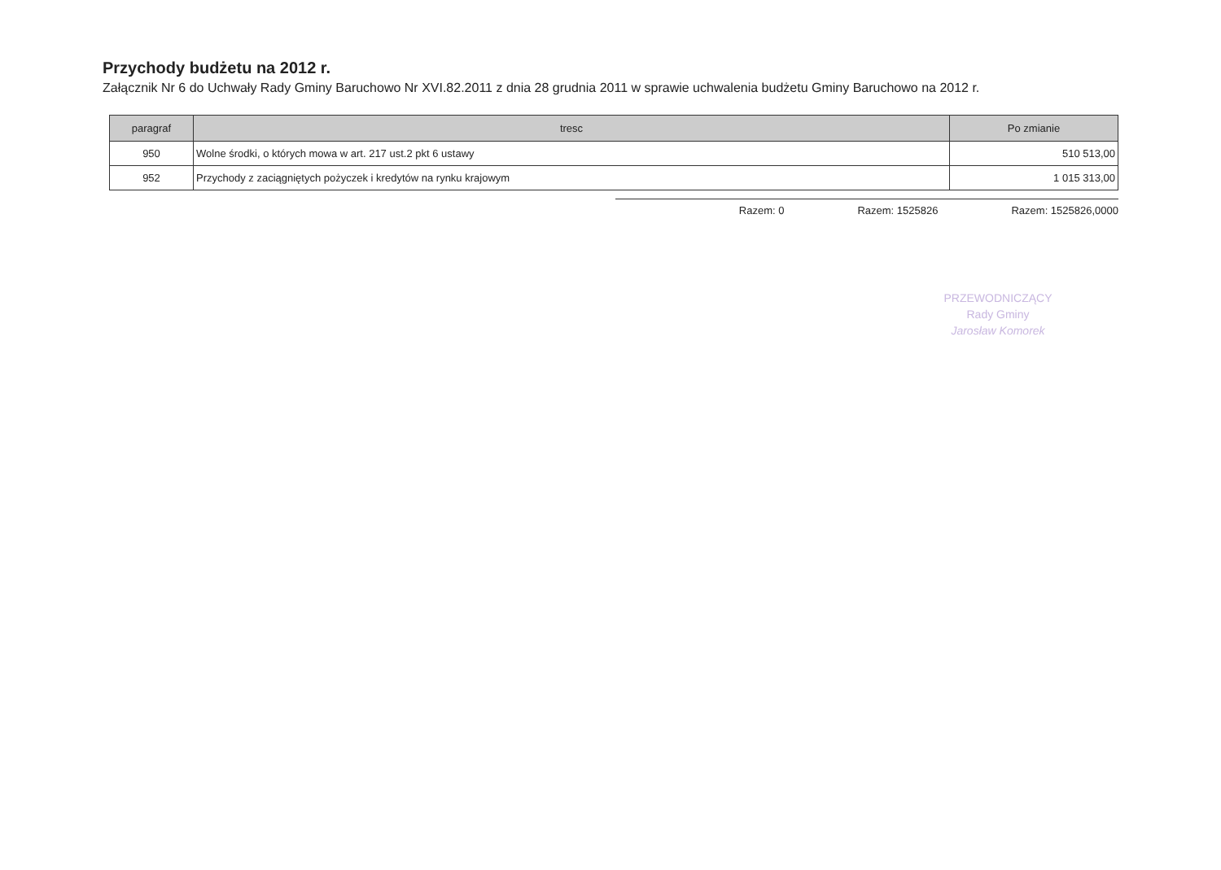Przychody budżetu na 2012 r.
Załącznik Nr 6 do Uchwały Rady Gminy Baruchowo Nr XVI.82.2011 z dnia 28 grudnia 2011 w sprawie uchwalenia budżetu Gminy Baruchowo na 2012 r.
| paragraf | tresc | Po zmianie |
| --- | --- | --- |
| 950 | Wolne środki, o których mowa w art. 217 ust.2 pkt 6 ustawy | 510 513,00 |
| 952 | Przychody z zaciągniętych pożyczek i kredytów na rynku krajowym | 1 015 313,00 |
Razem: 0 Razem: 1525826 Razem: 1525826,0000
PRZEWODNICZĄCY
Rady Gminy
Jarosław Komorek